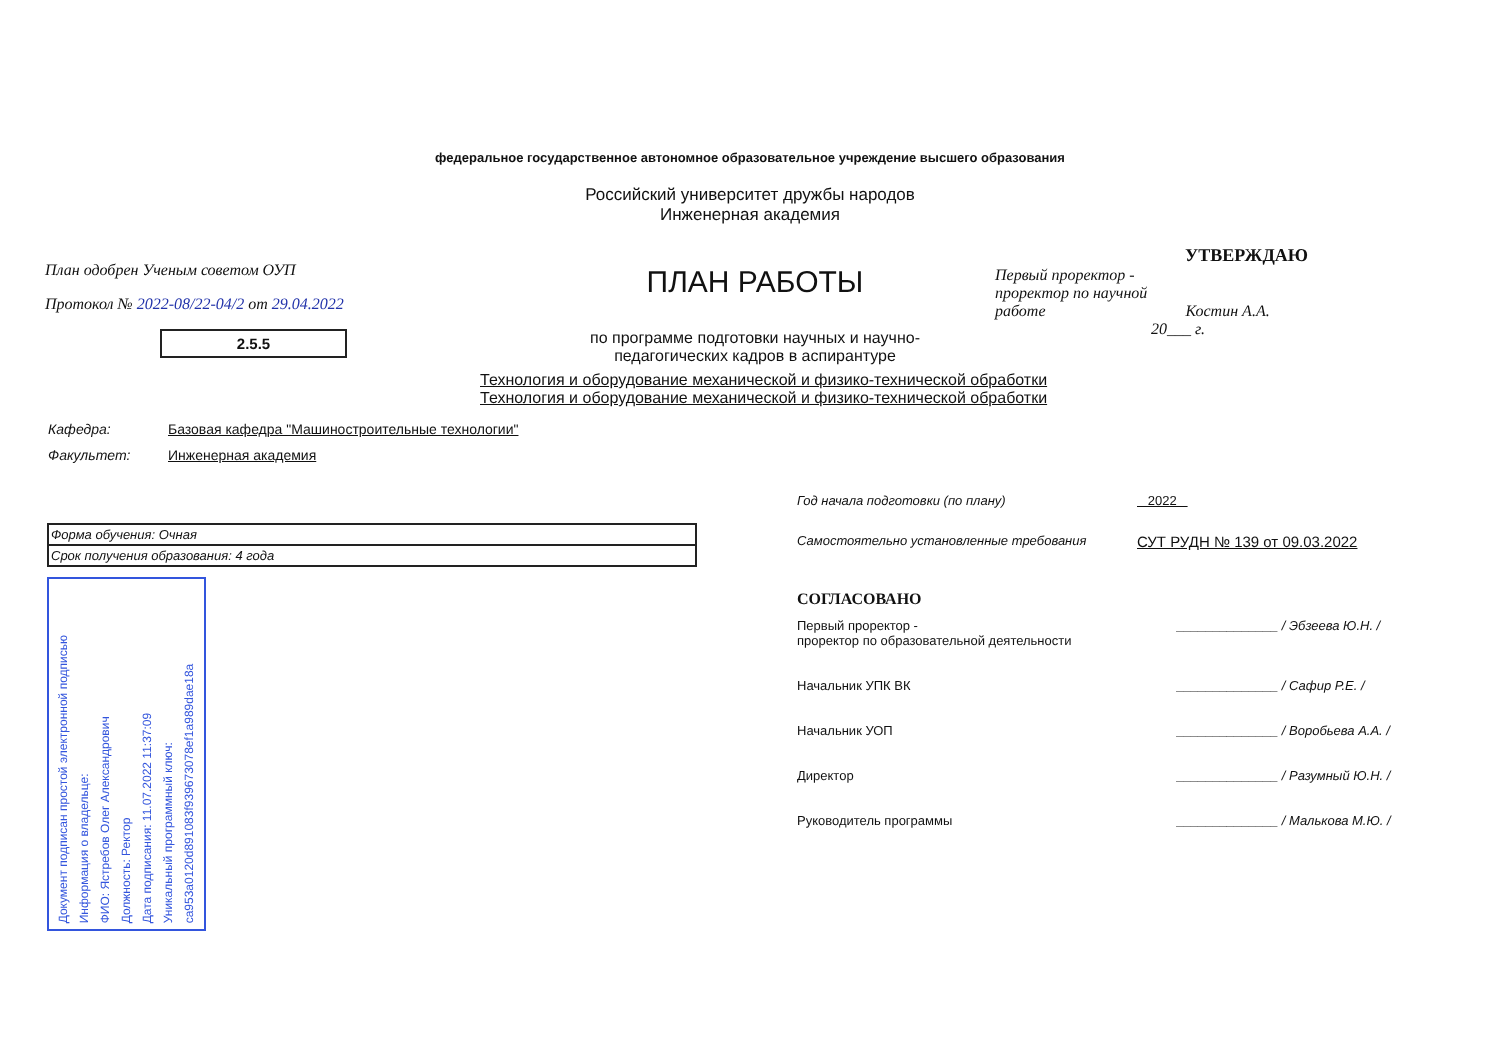федеральное государственное автономное образовательное учреждение высшего образования
Российский университет дружбы народов
Инженерная академия
План одобрен Ученым советом ОУП
Протокол № 2022-08/22-04/2 от 29.04.2022
2.5.5
ПЛАН РАБОТЫ
по программе подготовки научных и научно-педагогических кадров в аспирантуре
УТВЕРЖДАЮ
Первый проректор -
проректор по научной
работе Костин А.А.
20___ г.
Технология и оборудование механической и физико-технической обработки
Технология и оборудование механической и физико-технической обработки
Кафедра: Базовая кафедра "Машиностроительные технологии"
Факультет: Инженерная академия
| Форма обучения: Очная |
| Срок получения образования: 4 года |
Документ подписан простой электронной подписью
Информация о владельце:
ФИО: Ястребов Олег Александрович
Должность: Ректор
Дата подписания: 11.07.2022 11:37:09
Уникальный программный ключ:
ca953a0120d891083f939673078ef1a989dae18a
Год начала подготовки (по плану) 2022
Самостоятельно установленные требования СУТ РУДН № 139 от 09.03.2022
СОГЛАСОВАНО
Первый проректор -
проректор по образовательной деятельности ______________ / Эбзеева Ю.Н. /
Начальник УПК ВК ______________ / Сафир Р.Е. /
Начальник УОП ______________ / Воробьева А.А. /
Директор ______________ / Разумный Ю.Н. /
Руководитель программы ______________ / Малькова М.Ю. /